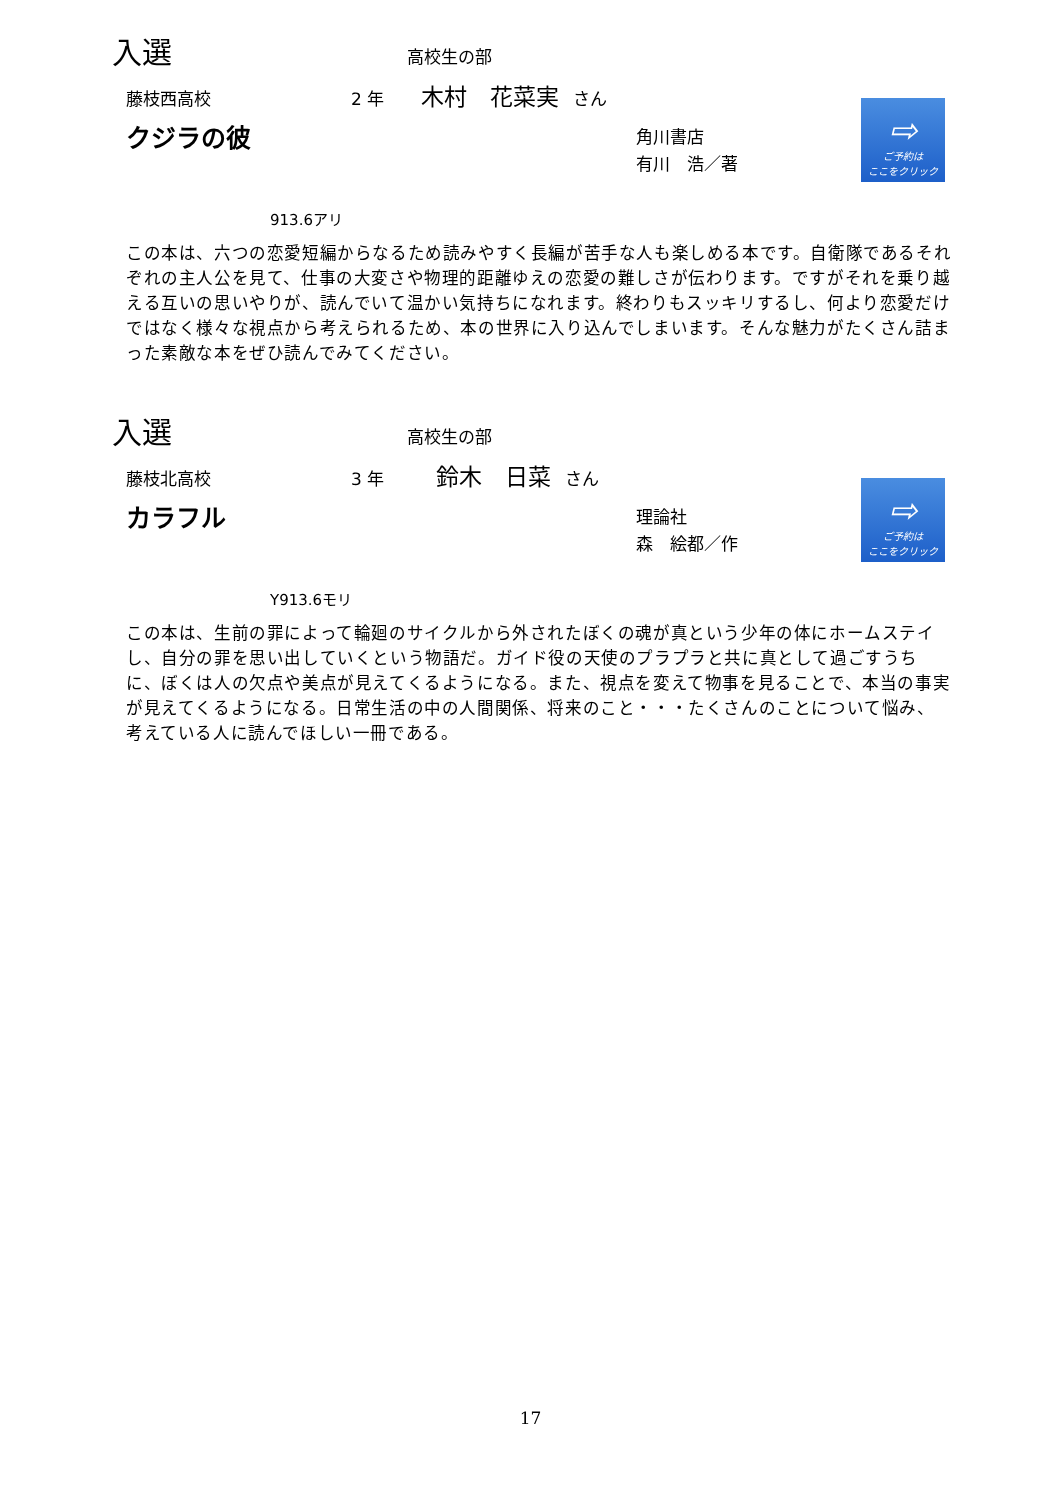入選 高校生の部
藤枝西高校 2 年 木村　花菜実 さん
クジラの彼
角川書店
有川　浩／著
⇨
ご予約は
ここをクリック
913.6アリ
この本は、六つの恋愛短編からなるため読みやすく長編が苦手な人も楽しめる本です。自衛隊であるそれぞれの主人公を見て、仕事の大変さや物理的距離ゆえの恋愛の難しさが伝わります。ですがそれを乗り越える互いの思いやりが、読んでいて温かい気持ちになれます。終わりもスッキリするし、何より恋愛だけではなく様々な視点から考えられるため、本の世界に入り込んでしまいます。そんな魅力がたくさん詰まった素敵な本をぜひ読んでみてください。
入選 高校生の部
藤枝北高校 3 年 鈴木　日菜 さん
カラフル
理論社
森　絵都／作
⇨
ご予約は
ここをクリック
Y913.6モリ
この本は、生前の罪によって輪廻のサイクルから外されたぼくの魂が真という少年の体にホームステイし、自分の罪を思い出していくという物語だ。ガイド役の天使のプラプラと共に真として過ごすうちに、ぼくは人の欠点や美点が見えてくるようになる。また、視点を変えて物事を見ることで、本当の事実が見えてくるようになる。日常生活の中の人間関係、将来のこと・・・たくさんのことについて悩み、考えている人に読んでほしい一冊である。
17